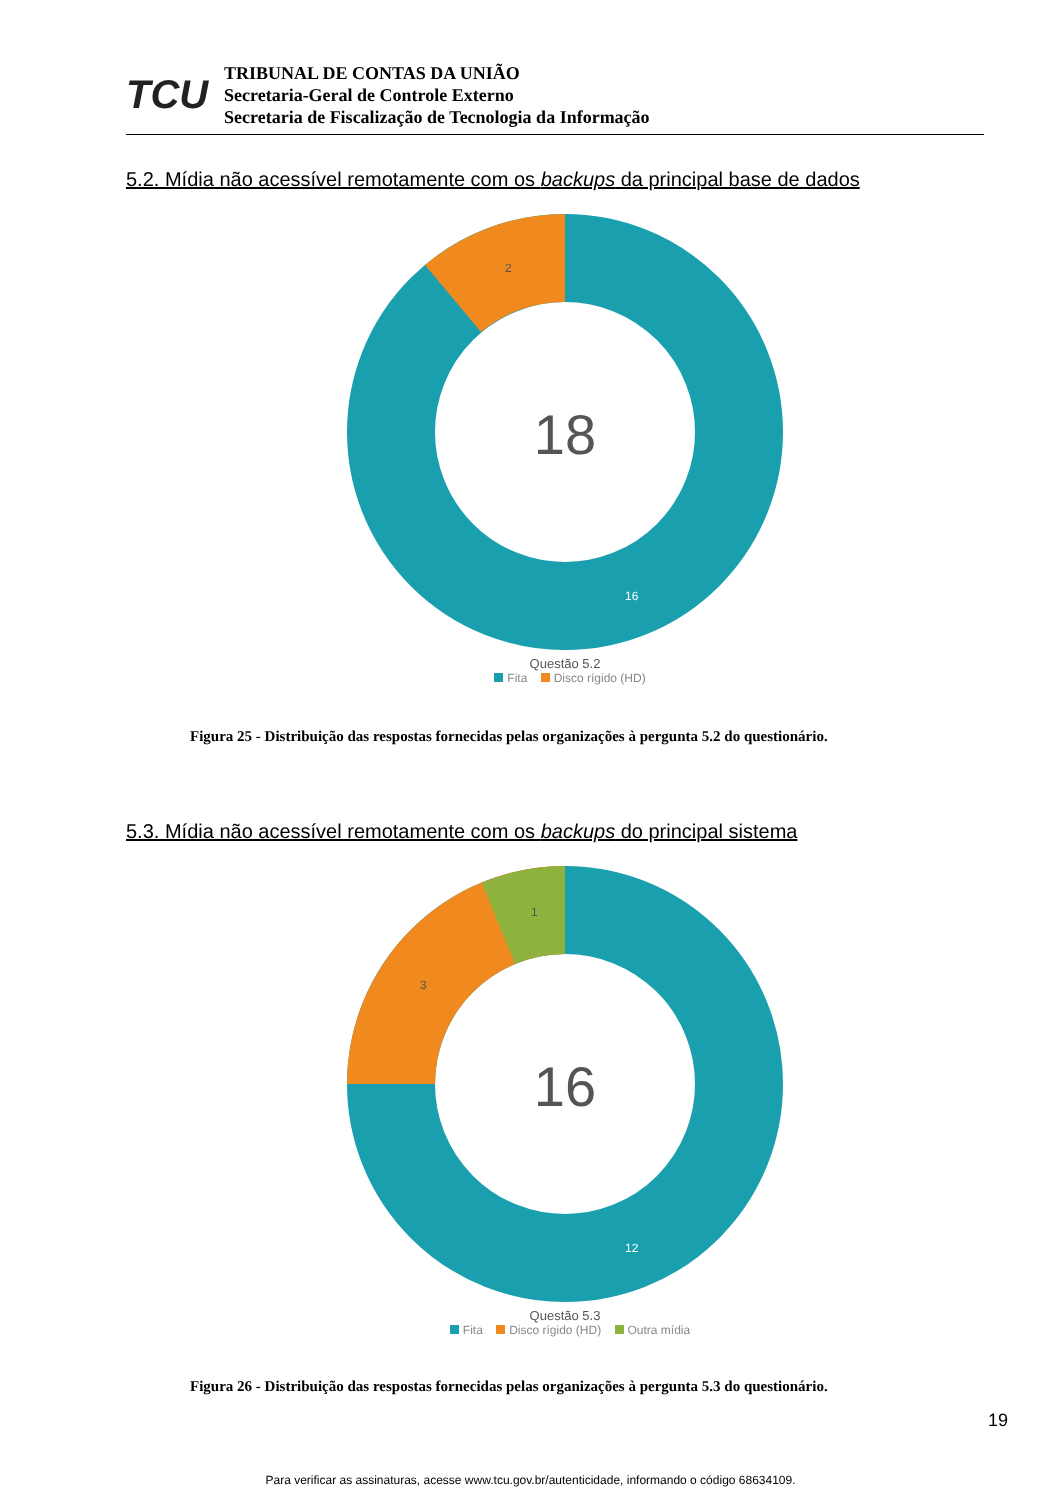TCU
TRIBUNAL DE CONTAS DA UNIÃO
Secretaria-Geral de Controle Externo
Secretaria de Fiscalização de Tecnologia da Informação
5.2. Mídia não acessível remotamente com os backups da principal base de dados
18
2
16
Questão 5.2
Fita Disco rígido (HD)
Figura 25 - Distribuição das respostas fornecidas pelas organizações à pergunta 5.2 do questionário.
5.3. Mídia não acessível remotamente com os backups do principal sistema
16
1
3
12
Questão 5.3
Fita Disco rígido (HD) Outra mídia
Figura 26 - Distribuição das respostas fornecidas pelas organizações à pergunta 5.3 do questionário.
19
Para verificar as assinaturas, acesse www.tcu.gov.br/autenticidade, informando o código 68634109.